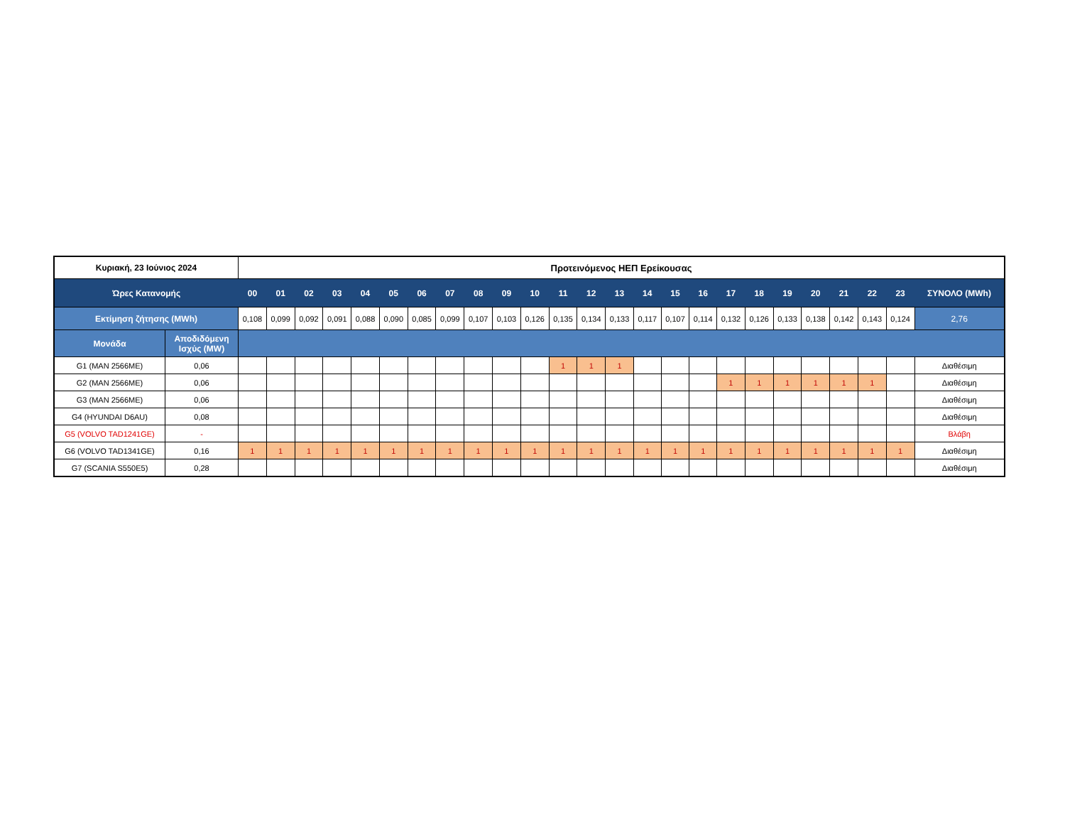| Κυριακή, 23 Ιούνιος 2024 | | Προτεινόμενος ΗΕΠ Ερείκουσας | | | | | | | | | | | | | | | | | | | | | | | | |
| --- | --- | --- | --- | --- | --- | --- | --- | --- | --- | --- | --- | --- | --- | --- | --- | --- | --- | --- | --- | --- | --- | --- | --- | --- | --- | --- |
| Ώρες Κατανομής | | 00 | 01 | 02 | 03 | 04 | 05 | 06 | 07 | 08 | 09 | 10 | 11 | 12 | 13 | 14 | 15 | 16 | 17 | 18 | 19 | 20 | 21 | 22 | 23 | ΣΥΝΟΛΟ (MWh) |
| Εκτίμηση ζήτησης (MWh) | | 0,108 | 0,099 | 0,092 | 0,091 | 0,088 | 0,090 | 0,085 | 0,099 | 0,107 | 0,103 | 0,126 | 0,135 | 0,134 | 0,133 | 0,117 | 0,107 | 0,114 | 0,132 | 0,126 | 0,133 | 0,138 | 0,142 | 0,143 | 0,124 | 2,76 |
| Μονάδα | Αποδιδόμενη Ισχύς (MW) | | | | | | | | | | | | | | | | | | | | | | | | | |
| G1 (MAN 2566ME) | 0,06 | | | | | | | | | | | | 1 | 1 | 1 | | | | | | | | | | | Διαθέσιμη |
| G2 (MAN 2566ME) | 0,06 | | | | | | | | | | | | | | | | | | 1 | 1 | 1 | 1 | 1 | 1 | | Διαθέσιμη |
| G3 (MAN 2566ME) | 0,06 | | | | | | | | | | | | | | | | | | | | | | | | | Διαθέσιμη |
| G4 (HYUNDAI D6AU) | 0,08 | | | | | | | | | | | | | | | | | | | | | | | | | Διαθέσιμη |
| G5 (VOLVO TAD1241GE) | - | | | | | | | | | | | | | | | | | | | | | | | | | Βλάβη |
| G6 (VOLVO TAD1341GE) | 0,16 | 1 | 1 | 1 | 1 | 1 | 1 | 1 | 1 | 1 | 1 | 1 | 1 | 1 | 1 | 1 | 1 | 1 | 1 | 1 | 1 | 1 | 1 | 1 | 1 | Διαθέσιμη |
| G7 (SCANIA S550E5) | 0,28 | | | | | | | | | | | | | | | | | | | | | | | | | Διαθέσιμη |